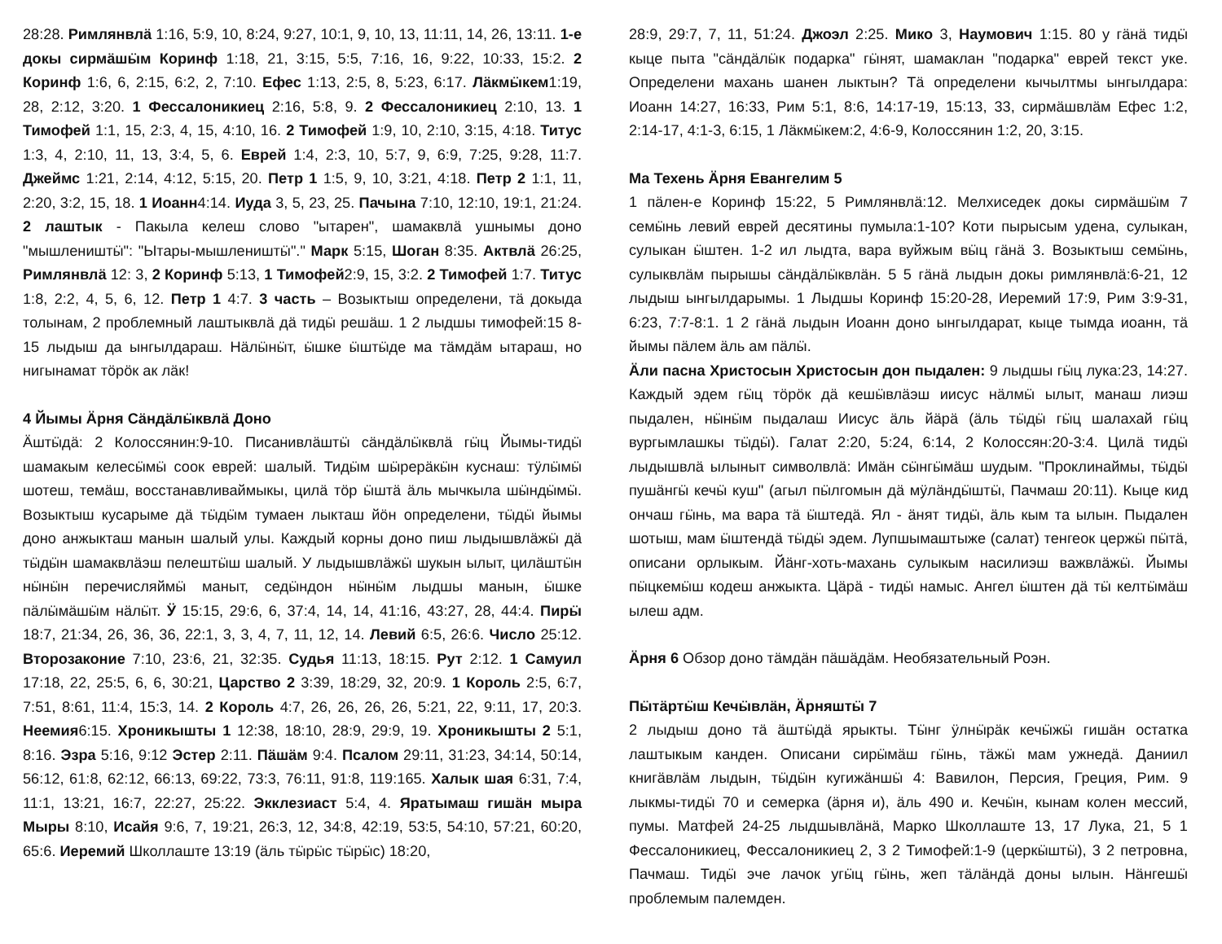28:28. Римлянвлӓ 1:16, 5:9, 10, 8:24, 9:27, 10:1, 9, 10, 13, 11:11, 14, 26, 13:11. 1-е докы сирмӓшӹм Коринф 1:18, 21, 3:15, 5:5, 7:16, 16, 9:22, 10:33, 15:2. 2 Коринф 1:6, 6, 2:15, 6:2, 2, 7:10. Ефес 1:13, 2:5, 8, 5:23, 6:17. Лӓкмӹкем1:19, 28, 2:12, 3:20. 1 Фессалоникиец 2:16, 5:8, 9. 2 Фессалоникиец 2:10, 13. 1 Тимофей 1:1, 15, 2:3, 4, 15, 4:10, 16. 2 Тимофей 1:9, 10, 2:10, 3:15, 4:18. Титус 1:3, 4, 2:10, 11, 13, 3:4, 5, 6. Еврей 1:4, 2:3, 10, 5:7, 9, 6:9, 7:25, 9:28, 11:7. Джеймс 1:21, 2:14, 4:12, 5:15, 20. Петр 1 1:5, 9, 10, 3:21, 4:18. Петр 2 1:1, 11, 2:20, 3:2, 15, 18. 1 Иоанн4:14. Иуда 3, 5, 23, 25. Пачына 7:10, 12:10, 19:1, 21:24. 2 лаштык - Пакыла келеш слово "ытарен", шамаквлӓ ушнымы доно "мышлеништӹ": "Ытары-мышлеништӹ"." Марк 5:15, Шоган 8:35. Актвлӓ 26:25, Римлянвлӓ 12: 3, 2 Коринф 5:13, 1 Тимофей2:9, 15, 3:2. 2 Тимофей 1:7. Титус 1:8, 2:2, 4, 5, 6, 12. Петр 1 4:7. 3 часть – Возыктыш определени, тӓ докыда толынам, 2 проблемный лаштыквлӓ дӓ тидӹ решӓш. 1 2 лыдшы тимофей:15 8-15 лыдыш да ынгылдараш. Нӓлӹнӹт, ӹшке ӹштӹде ма тӓмдӓм ытараш, но нигынамат тӧрӧк ак лӓк!
4 Йымы Ӓрня Сӓндӓлӹквлӓ Доно
Ӓштӹдӓ: 2 Колоссянин:9-10. Писанивлӓштӹ сӓндӓлӹквлӓ гӹц Йымы-тидӹ шамакым келесӹмӹ соок еврей: шалый. Тидӹм шӹрерӓкӹн куснаш: тӱлӹмӹ шотеш, темӓш, восстанавливаймыкы, цилӓ тӧр ӹштӓ ӓль мычкыла шӹндӹмӹ. Возыктыш кусарыме дӓ тӹдӹм тумаен лыкташ йӧн определени, тӹдӹ йымы доно анжыкташ манын шалый улы. Каждый корны доно пиш лыдышвлӓжӹ дӓ тӹдӹн шамаквлӓэш пелештӹш шалый. У лыдышвлӓжӹ шукын ылыт, цилӓштӹн нӹнӹн перечисляймӹ маныт, седӹндон нӹнӹм лыдшы манын, ӹшке пӓлӹмӓшӹм нӓлӹт. Ӱ 15:15, 29:6, 6, 37:4, 14, 14, 41:16, 43:27, 28, 44:4. Пирӹ 18:7, 21:34, 26, 36, 36, 22:1, 3, 3, 4, 7, 11, 12, 14. Левий 6:5, 26:6. Число 25:12. Второзаконие 7:10, 23:6, 21, 32:35. Судья 11:13, 18:15. Рут 2:12. 1 Самуил 17:18, 22, 25:5, 6, 6, 30:21, Царство 2 3:39, 18:29, 32, 20:9. 1 Король 2:5, 6:7, 7:51, 8:61, 11:4, 15:3, 14. 2 Король 4:7, 26, 26, 26, 26, 5:21, 22, 9:11, 17, 20:3. Неемия6:15. Хроникышты 1 12:38, 18:10, 28:9, 29:9, 19. Хроникышты 2 5:1, 8:16. Эзра 5:16, 9:12 Эстер 2:11. Пӓшӓм 9:4. Псалом 29:11, 31:23, 34:14, 50:14, 56:12, 61:8, 62:12, 66:13, 69:22, 73:3, 76:11, 91:8, 119:165. Халык шая 6:31, 7:4, 11:1, 13:21, 16:7, 22:27, 25:22. Экклезиаст 5:4, 4. Яратымаш гишӓн мыра Мыры 8:10, Исайя 9:6, 7, 19:21, 26:3, 12, 34:8, 42:19, 53:5, 54:10, 57:21, 60:20, 65:6. Иеремий Школлаште 13:19 (ӓль тӹрӹс тӹрӹс) 18:20,
28:9, 29:7, 7, 11, 51:24. Джоэл 2:25. Мико 3, Наумович 1:15. 80 у гӓнӓ тидӹ кыце пыта "сӓндӓлӹк подарка" гӹнят, шамаклан "подарка" еврей текст уке. Определени махань шанен лыктын? Тӓ определени кычылтмы ынгылдара: Иоанн 14:27, 16:33, Рим 5:1, 8:6, 14:17-19, 15:13, 33, сирмӓшвлӓм Ефес 1:2, 2:14-17, 4:1-3, 6:15, 1 Лӓкмӹкем:2, 4:6-9, Колоссянин 1:2, 20, 3:15.
Ма Техень Ӓрня Евангелим 5
1 пӓлен-е Коринф 15:22, 5 Римлянвлӓ:12. Мелхиседек докы сирмӓшӹм 7 семӹнь левий еврей десятины пумыла:1-10? Коти пырысым удена, сулыкан, сулыкан ӹштен. 1-2 ил лыдта, вара вуйжым вӹц гӓнӓ 3. Возыктыш семӹнь, сулыквлӓм пырышы сӓндӓлӹквлӓн. 5 5 гӓнӓ лыдын докы римлянвлӓ:6-21, 12 лыдыш ынгылдарымы. 1 Лыдшы Коринф 15:20-28, Иеремий 17:9, Рим 3:9-31, 6:23, 7:7-8:1. 1 2 гӓнӓ лыдын Иоанн доно ынгылдарат, кыце тымда иоанн, тӓ йымы пӓлем ӓль ам пӓлӹ.
Ӓли пасна Христосын Христосын дон пыдален: 9 лыдшы гӹц лука:23, 14:27. Каждый эдем гӹц тӧрӧк дӓ кешӹвлӓэш иисус нӓлмӹ ылыт, манаш лиэш пыдален, нӹнӹм пыдалаш Иисус ӓль йӓрӓ (ӓль тӹдӹ гӹц шалахай гӹц вургымлашкы тӹдӹ). Галат 2:20, 5:24, 6:14, 2 Колоссян:20-3:4. Цилӓ тидӹ лыдышвлӓ ылыныт символвлӓ: Имӓн сӹнгӹмӓш шудым. "Проклинаймы, тӹдӹ пушӓнгӹ кечӹ куш" (агыл пӹлгомын дӓ мӱлӓндӹштӹ, Пачмаш 20:11). Кыце кид ончаш гӹнь, ма вара тӓ ӹштедӓ. Ял - ӓнят тидӹ, ӓль кым та ылын. Пыдален шотыш, мам ӹштендӓ тӹдӹ эдем. Лупшымаштыже (салат) тенгеок цержӹ пӹтӓ, описани орлыкым. Йӓнг-хоть-махань сулыкым насилиэш важвлӓжӹ. Йымы пӹцкемӹш кодеш анжыкта. Цӓрӓ - тидӹ намыс. Ангел ӹштен дӓ тӹ келтӹмӓш ылеш адм.
Ӓрня 6 Обзор доно тӓмдӓн пӓшӓдӓм. Необязательный Роэн.
Пӹтӓртӹш Кечӹвлӓн, Ӓрняштӹ 7
2 лыдыш доно тӓ ӓштӹдӓ ярыкты. Тӹнг ӱлнӹрӓк кечӹжӹ гишӓн остатка лаштыкым канден. Описани сирӹмӓш гӹнь, тӓжӹ мам ужнедӓ. Даниил книгӓвлӓм лыдын, тӹдӹн кугижӓншӹ 4: Вавилон, Персия, Греция, Рим. 9 лыкмы-тидӹ 70 и семерка (ӓрня и), ӓль 490 и. Кечӹн, кынам колен мессий, пумы. Матфей 24-25 лыдшывлӓнӓ, Марко Школлаште 13, 17 Лука, 21, 5 1 Фессалоникиец, Фессалоникиец 2, 3 2 Тимофей:1-9 (церкӹштӹ), 3 2 петровна, Пачмаш. Тидӹ эче лачок угӹц гӹнь, жеп тӓлӓндӓ доны ылын. Нӓнгешӹ проблемым палемден.